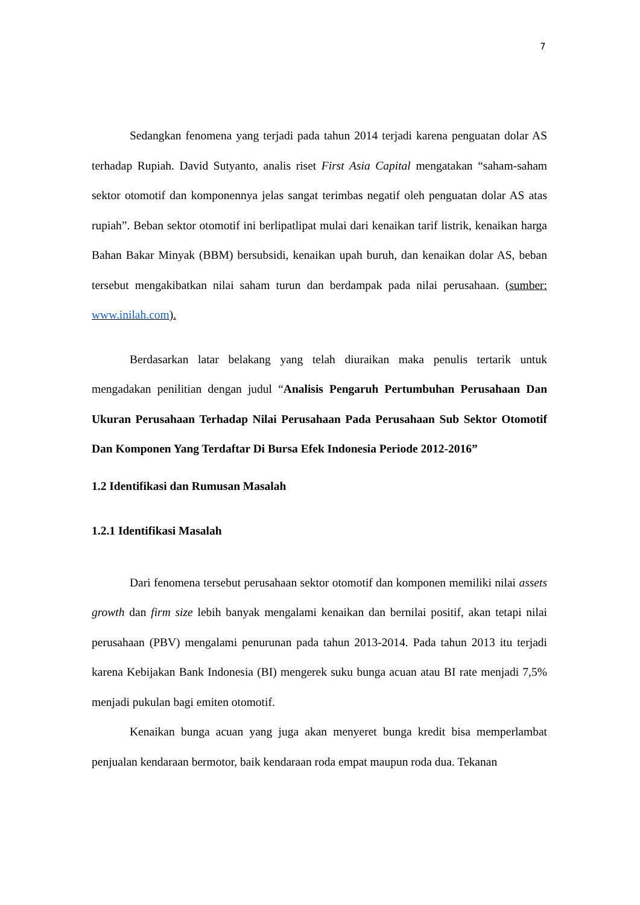7
Sedangkan fenomena yang terjadi pada tahun 2014 terjadi karena penguatan dolar AS terhadap Rupiah. David Sutyanto, analis riset First Asia Capital mengatakan “saham-saham sektor otomotif dan komponennya jelas sangat terimbas negatif oleh penguatan dolar AS atas rupiah”. Beban sektor otomotif ini berlipatlipat mulai dari kenaikan tarif listrik, kenaikan harga Bahan Bakar Minyak (BBM) bersubsidi, kenaikan upah buruh, dan kenaikan dolar AS, beban tersebut mengakibatkan nilai saham turun dan berdampak pada nilai perusahaan. (sumber: www.inilah.com).
Berdasarkan latar belakang yang telah diuraikan maka penulis tertarik untuk mengadakan penilitian dengan judul “Analisis Pengaruh Pertumbuhan Perusahaan Dan Ukuran Perusahaan Terhadap Nilai Perusahaan Pada Perusahaan Sub Sektor Otomotif Dan Komponen Yang Terdaftar Di Bursa Efek Indonesia Periode 2012-2016”
1.2 Identifikasi dan Rumusan Masalah
1.2.1 Identifikasi Masalah
Dari fenomena tersebut perusahaan sektor otomotif dan komponen memiliki nilai assets growth dan firm size lebih banyak mengalami kenaikan dan bernilai positif, akan tetapi nilai perusahaan (PBV) mengalami penurunan pada tahun 2013-2014. Pada tahun 2013 itu terjadi karena Kebijakan Bank Indonesia (BI) mengerek suku bunga acuan atau BI rate menjadi 7,5% menjadi pukulan bagi emiten otomotif.
Kenaikan bunga acuan yang juga akan menyeret bunga kredit bisa memperlambat penjualan kendaraan bermotor, baik kendaraan roda empat maupun roda dua. Tekanan